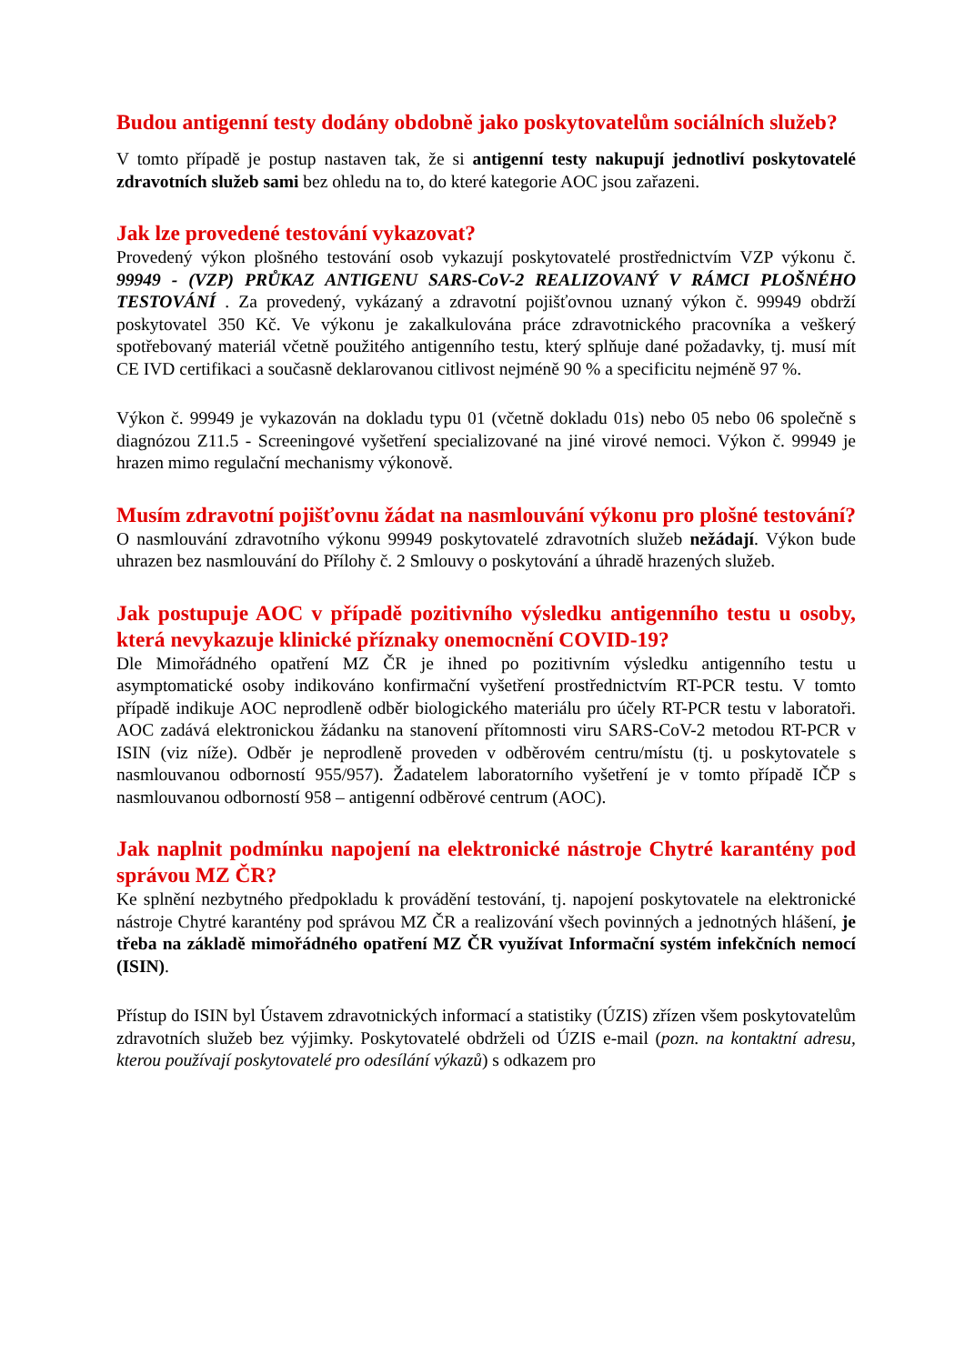Budou antigenní testy dodány obdobně jako poskytovatelům sociálních služeb?
V tomto případě je postup nastaven tak, že si antigenní testy nakupují jednotliví poskytovatelé zdravotních služeb sami bez ohledu na to, do které kategorie AOC jsou zařazeni.
Jak lze provedené testování vykazovat?
Provedený výkon plošného testování osob vykazují poskytovatelé prostřednictvím VZP výkonu č. 99949 - (VZP) PRŮKAZ ANTIGENU SARS-CoV-2 REALIZOVANÝ V RÁMCI PLOŠNÉHO TESTOVÁNÍ . Za provedený, vykázaný a zdravotní pojišťovnou uznaný výkon č. 99949 obdrží poskytovatel 350 Kč. Ve výkonu je zakalkulována práce zdravotnického pracovníka a veškerý spotřebovaný materiál včetně použitého antigenního testu, který splňuje dané požadavky, tj. musí mít CE IVD certifikaci a současně deklarovanou citlivost nejméně 90 % a specificitu nejméně 97 %.
Výkon č. 99949 je vykazován na dokladu typu 01 (včetně dokladu 01s) nebo 05 nebo 06 společně s diagnózou Z11.5 - Screeningové vyšetření specializované na jiné virové nemoci. Výkon č. 99949 je hrazen mimo regulační mechanismy výkonově.
Musím zdravotní pojišťovnu žádat na nasmlouvání výkonu pro plošné testování?
O nasmlouvání zdravotního výkonu 99949 poskytovatelé zdravotních služeb nežádají. Výkon bude uhrazen bez nasmlouvání do Přílohy č. 2 Smlouvy o poskytování a úhradě hrazených služeb.
Jak postupuje AOC v případě pozitivního výsledku antigenního testu u osoby, která nevykazuje klinické příznaky onemocnění COVID-19?
Dle Mimořádného opatření MZ ČR je ihned po pozitivním výsledku antigenního testu u asymptomatické osoby indikováno konfirmační vyšetření prostřednictvím RT-PCR testu. V tomto případě indikuje AOC neprodleně odběr biologického materiálu pro účely RT-PCR testu v laboratoři. AOC zadává elektronickou žádanku na stanovení přítomnosti viru SARS-CoV-2 metodou RT-PCR v ISIN (viz níže). Odběr je neprodleně proveden v odběrovém centru/místu (tj. u poskytovatele s nasmlouvanou odborností 955/957). Žadatelem laboratorního vyšetření je v tomto případě IČP s nasmlouvanou odborností 958 – antigenní odběrové centrum (AOC).
Jak naplnit podmínku napojení na elektronické nástroje Chytré karantény pod správou MZ ČR?
Ke splnění nezbytného předpokladu k provádění testování, tj. napojení poskytovatele na elektronické nástroje Chytré karantény pod správou MZ ČR a realizování všech povinných a jednotných hlášení, je třeba na základě mimořádného opatření MZ ČR využívat Informační systém infekčních nemocí (ISIN).
Přístup do ISIN byl Ústavem zdravotnických informací a statistiky (ÚZIS) zřízen všem poskytovatelům zdravotních služeb bez výjimky. Poskytovatelé obdrželi od ÚZIS e-mail (pozn. na kontaktní adresu, kterou používají poskytovatelé pro odesílání výkazů) s odkazem pro